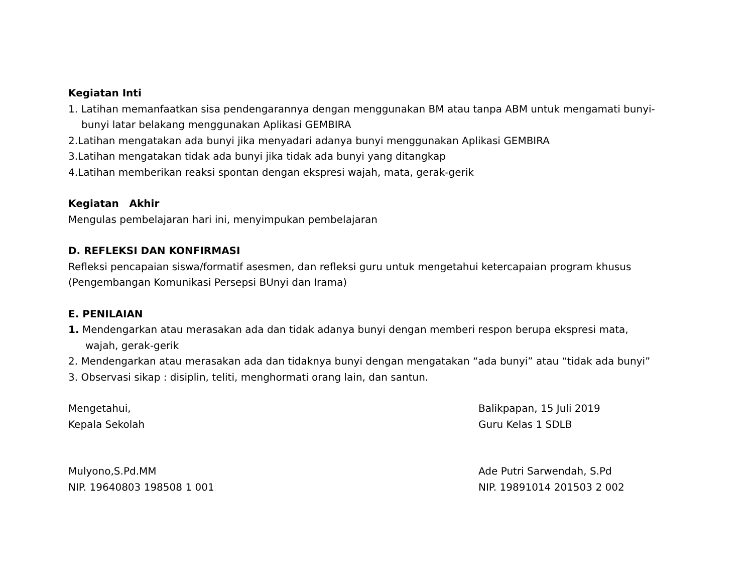Kegiatan Inti
1. Latihan memanfaatkan sisa pendengarannya dengan menggunakan BM atau tanpa ABM untuk mengamati bunyi-
bunyi latar belakang menggunakan Aplikasi GEMBIRA
2.Latihan mengatakan ada bunyi jika menyadari adanya bunyi menggunakan Aplikasi GEMBIRA
3.Latihan mengatakan tidak ada bunyi jika tidak ada bunyi yang ditangkap
4.Latihan memberikan reaksi spontan dengan ekspresi wajah, mata, gerak-gerik
Kegiatan Akhir
Mengulas pembelajaran hari ini, menyimpukan pembelajaran
D. REFLEKSI DAN KONFIRMASI
Refleksi pencapaian siswa/formatif asesmen, dan refleksi guru untuk mengetahui ketercapaian program khusus (Pengembangan Komunikasi Persepsi BUnyi dan Irama)
E. PENILAIAN
1. Mendengarkan atau merasakan ada dan tidak adanya bunyi dengan memberi respon berupa ekspresi mata,
wajah, gerak-gerik
2. Mendengarkan atau merasakan ada dan tidaknya bunyi dengan mengatakan “ada bunyi” atau “tidak ada bunyi”
3. Observasi sikap : disiplin, teliti, menghormati orang lain, dan santun.
Mengetahui,
Kepala Sekolah
Balikpapan, 15 Juli 2019
Guru Kelas 1 SDLB
Mulyono,S.Pd.MM
NIP. 19640803 198508 1 001
Ade Putri Sarwendah, S.Pd
NIP. 19891014 201503 2 002